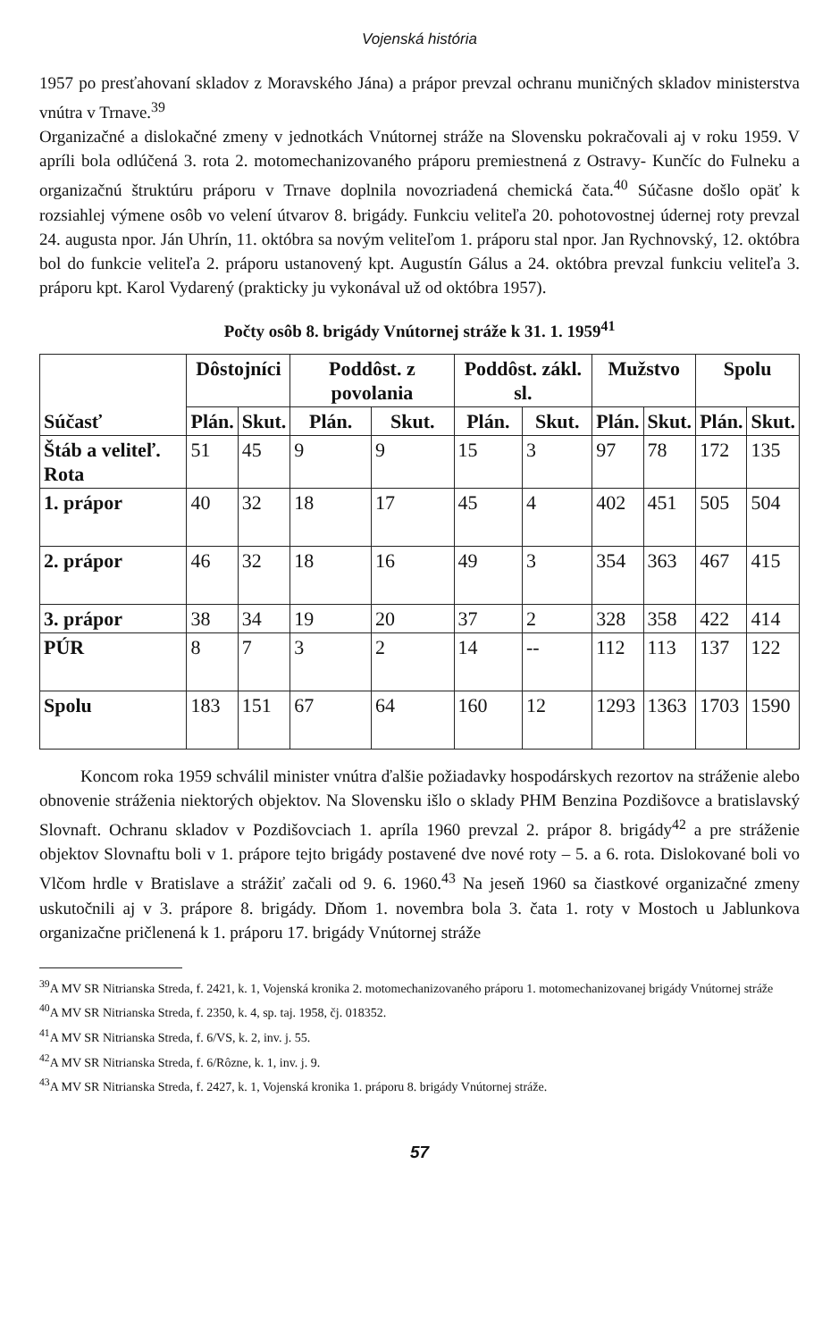Vojenská história
1957 po presťahovaní skladov z Moravského Jána) a prápor prevzal ochranu muničných skladov ministerstva vnútra v Trnave.<sup>39</sup>
Organizačné a dislokačné zmeny v jednotkách Vnútornej stráže na Slovensku pokračovali aj v roku 1959. V apríli bola odlúčená 3. rota 2. motomechanizovaného práporu premiestnená z Ostravy- Kunčíc do Fulneku a organizačnú štruktúru práporu v Trnave doplnila novozriadená chemická čata.<sup>40</sup> Súčasne došlo opäť k rozsiahlej výmene osôb vo velení útvarov 8. brigády. Funkciu veliteľa 20. pohotovostnej údernej roty prevzal 24. augusta npor. Ján Uhrín, 11. októbra sa novým veliteľom 1. práporu stal npor. Jan Rychnovský, 12. októbra bol do funkcie veliteľa 2. práporu ustanovený kpt. Augustín Gálus a 24. októbra prevzal funkciu veliteľa 3. práporu kpt. Karol Vydarený (prakticky ju vykonával už od októbra 1957).
Počty osôb 8. brigády Vnútornej stráže k 31. 1. 1959<sup>41</sup>
| Súčasť | Dôstojníci | | Poddôst. z povolania | | Poddôst. zákl. sl. | | Mužstvo | | Spolu | |
| --- | --- | --- | --- | --- | --- | --- | --- | --- | --- | --- |
| | Plán. | Skut. | Plán. | Skut. | Plán. | Skut. | Plán. | Skut. | Plán. | Skut. |
| Štáb a veliteľ. Rota | 51 | 45 | 9 | 9 | 15 | 3 | 97 | 78 | 172 | 135 |
| 1. prápor | 40 | 32 | 18 | 17 | 45 | 4 | 402 | 451 | 505 | 504 |
| 2. prápor | 46 | 32 | 18 | 16 | 49 | 3 | 354 | 363 | 467 | 415 |
| 3. prápor | 38 | 34 | 19 | 20 | 37 | 2 | 328 | 358 | 422 | 414 |
| PÚR | 8 | 7 | 3 | 2 | 14 | -- | 112 | 113 | 137 | 122 |
| Spolu | 183 | 151 | 67 | 64 | 160 | 12 | 1293 | 1363 | 1703 | 1590 |
Koncom roka 1959 schválil minister vnútra ďalšie požiadavky hospodárskych rezortov na stráženie alebo obnovenie stráženia niektorých objektov. Na Slovensku išlo o sklady PHM Benzina Pozdišovce a bratislavský Slovnaft. Ochranu skladov v Pozdišovciach 1. apríla 1960 prevzal 2. prápor 8. brigády<sup>42</sup> a pre stráženie objektov Slovnaftu boli v 1. prápore tejto brigády postavené dve nové roty – 5. a 6. rota. Dislokované boli vo Vlčom hrdle v Bratislave a strážiť začali od 9. 6. 1960.<sup>43</sup> Na jeseň 1960 sa čiastkové organizačné zmeny uskutočnili aj v 3. prápore 8. brigády. Dňom 1. novembra bola 3. čata 1. roty v Mostoch u Jablunkova organizačne pričlenená k 1. práporu 17. brigády Vnútornej stráže
<sup>39</sup> A MV SR Nitrianska Streda, f. 2421, k. 1, Vojenská kronika 2. motomechanizovaného práporu 1. motomechanizovanej brigády Vnútornej stráže
<sup>40</sup> A MV SR Nitrianska Streda, f. 2350, k. 4, sp. taj. 1958, čj. 018352.
<sup>41</sup> A MV SR Nitrianska Streda, f. 6/VS, k. 2, inv. j. 55.
<sup>42</sup> A MV SR Nitrianska Streda, f. 6/Rôzne, k. 1, inv. j. 9.
<sup>43</sup> A MV SR Nitrianska Streda, f. 2427, k. 1, Vojenská kronika 1. práporu 8. brigády Vnútornej stráže.
57